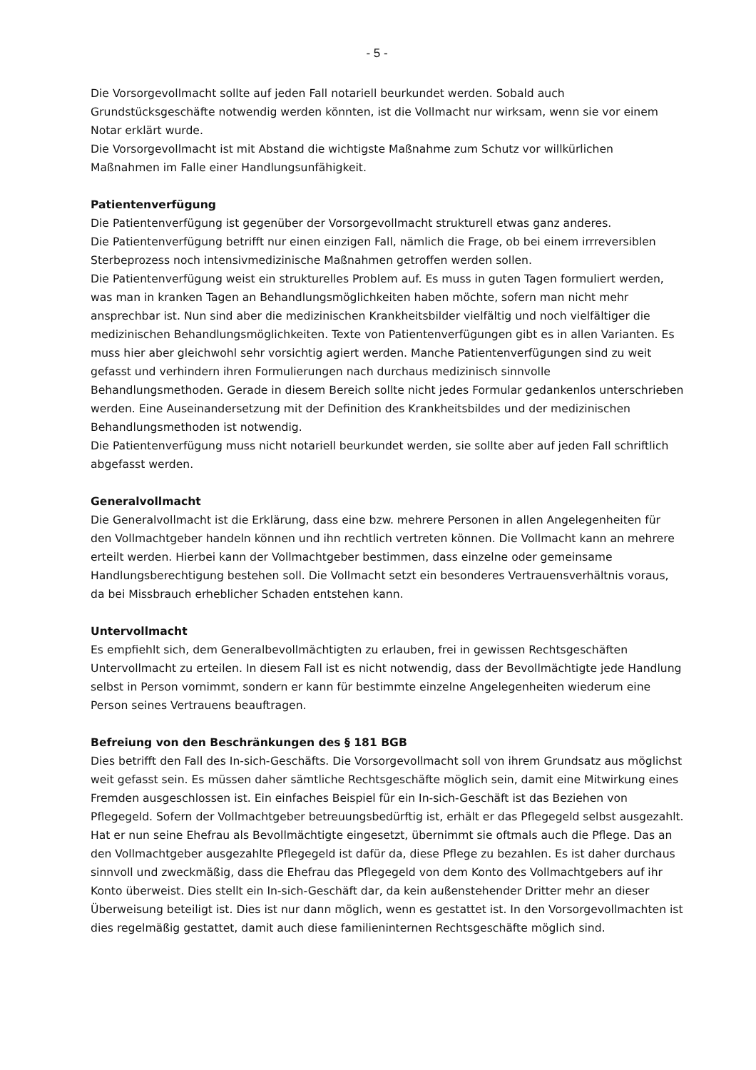- 5 -
Die Vorsorgevollmacht sollte auf jeden Fall notariell beurkundet werden. Sobald auch Grundstücksgeschäfte notwendig werden könnten, ist die Vollmacht nur wirksam, wenn sie vor einem Notar erklärt wurde.
Die Vorsorgevollmacht ist mit Abstand die wichtigste Maßnahme zum Schutz vor willkürlichen Maßnahmen im Falle einer Handlungsunfähigkeit.
Patientenverfügung
Die Patientenverfügung ist gegenüber der Vorsorgevollmacht strukturell etwas ganz anderes.
Die Patientenverfügung betrifft nur einen einzigen Fall, nämlich die Frage, ob bei einem irrreversiblen Sterbeprozess noch intensivmedizinische Maßnahmen getroffen werden sollen.
Die Patientenverfügung weist ein strukturelles Problem auf. Es muss in guten Tagen formuliert werden, was man in kranken Tagen an Behandlungsmöglichkeiten haben möchte, sofern man nicht mehr ansprechbar ist. Nun sind aber die medizinischen Krankheitsbilder vielfältig und noch vielfältiger die medizinischen Behandlungsmöglichkeiten. Texte von Patientenverfügungen gibt es in allen Varianten. Es muss hier aber gleichwohl sehr vorsichtig agiert werden. Manche Patientenverfügungen sind zu weit gefasst und verhindern ihren Formulierungen nach durchaus medizinisch sinnvolle Behandlungsmethoden. Gerade in diesem Bereich sollte nicht jedes Formular gedankenlos unterschrieben werden. Eine Auseinandersetzung mit der Definition des Krankheitsbildes und der medizinischen Behandlungsmethoden ist notwendig.
Die Patientenverfügung muss nicht notariell beurkundet werden, sie sollte aber auf jeden Fall schriftlich abgefasst werden.
Generalvollmacht
Die Generalvollmacht ist die Erklärung, dass eine bzw. mehrere Personen in allen Angelegenheiten für den Vollmachtgeber handeln können und ihn rechtlich vertreten können. Die Vollmacht kann an mehrere erteilt werden. Hierbei kann der Vollmachtgeber bestimmen, dass einzelne oder gemeinsame Handlungsberechtigung bestehen soll. Die Vollmacht setzt ein besonderes Vertrauensverhältnis voraus, da bei Missbrauch erheblicher Schaden entstehen kann.
Untervollmacht
Es empfiehlt sich, dem Generalbevollmächtigten zu erlauben, frei in gewissen Rechtsgeschäften Untervollmacht zu erteilen. In diesem Fall ist es nicht notwendig, dass der Bevollmächtigte jede Handlung selbst in Person vornimmt, sondern er kann für bestimmte einzelne Angelegenheiten wiederum eine Person seines Vertrauens beauftragen.
Befreiung von den Beschränkungen des § 181 BGB
Dies betrifft den Fall des In-sich-Geschäfts. Die Vorsorgevollmacht soll von ihrem Grundsatz aus möglichst weit gefasst sein. Es müssen daher sämtliche Rechtsgeschäfte möglich sein, damit eine Mitwirkung eines Fremden ausgeschlossen ist. Ein einfaches Beispiel für ein In-sich-Geschäft ist das Beziehen von Pflegegeld. Sofern der Vollmachtgeber betreuungsbedürftig ist, erhält er das Pflegegeld selbst ausgezahlt. Hat er nun seine Ehefrau als Bevollmächtigte eingesetzt, übernimmt sie oftmals auch die Pflege. Das an den Vollmachtgeber ausgezahlte Pflegegeld ist dafür da, diese Pflege zu bezahlen. Es ist daher durchaus sinnvoll und zweckmäßig, dass die Ehefrau das Pflegegeld von dem Konto des Vollmachtgebers auf ihr Konto überweist. Dies stellt ein In-sich-Geschäft dar, da kein außenstehender Dritter mehr an dieser Überweisung beteiligt ist. Dies ist nur dann möglich, wenn es gestattet ist. In den Vorsorgevollmachten ist dies regelmäßig gestattet, damit auch diese familieninternen Rechtsgeschäfte möglich sind.